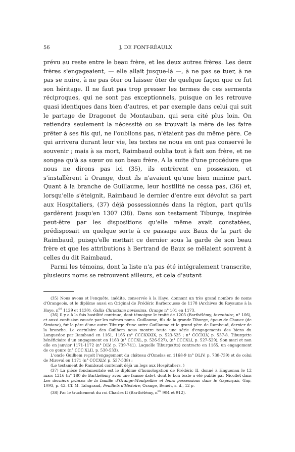56 J. DE FONT-RÉAULX
prévu au reste entre le beau frère, et les deux autres frères. Les deux frères s'engageaient, — elle allait jusque-là —, à ne pas se tuer, à ne pas se nuire, à ne pas ôter ou laisser ôter de quelque façon que ce fut son héritage. Il ne faut pas trop presser les termes de ces serments réciproques, qui ne sont pas exceptionnels, puisque on les retrouve quasi identiques dans bien d'autres, et par exemple dans celui qui suit le partage de Dragonet de Montauban, qui sera cité plus loin. On retiendra seulement la nécessité ou se trouvait la mère de les faire prêter à ses fils qui, ne l'oublions pas, n'étaient pas du même père. Ce qui arrivera durant leur vie, les textes ne nous en ont pas conservé le souvenir ; mais à sa mort, Raimbaud oublia tout à fait son frère, et ne songea qu'à sa sœur ou son beau frère. A la suite d'une procédure que nous ne dirons pas ici (35), ils entrèrent en possession, et s'installèrent à Orange, dont ils n'avaient qu'une bien minime part. Quant à la branche de Guillaume, leur hostilité ne cessa pas, (36) et, lorsqu'elle s'éteignit, Raimbaud le dernier d'entre eux dévolut sa part aux Hospitaliers, (37) déjà possessionnés dans la région, part qu'ils gardèrent jusqu'en 1307 (38). Dans son testament Tiburge, inspirée peut-être par les dispositions qu'elle même avait constatées, prédisposait en quelque sorte à ce passage aux Baux de la part de Raimbaud, puisqu'elle mettait ce dernier sous la garde de son beau frère et que les attributions à Bertrand de Baux se mêlaient souvent à celles du dit Raimbaud.
Parmi les témoins, dont la liste n'a pas été intégralement transcrite, plusieurs noms se retrouvent ailleurs, et cela d'autant
(35) Nous avons et l'enquête, inédite, conservée à la Haye, donnant un très grand nombre de noms d'Orangeois, et le diplôme aussi en Original de Frédéric Barberousse de 1178 (Archives du Royaume à la Haye, n<sup>os</sup> 1129 et 1130). Gallia Christiana novissima, Orange n° 101 en 1173.
(36) Il y a à la fois hostilité continue, dont témoigne le traité de 1203 (Barthélémy, Inventaire, n° 106), et aussi confusion causée par les mêmes noms. Guillaume, fils de la grande Tiburge, époux de Chauce (de Simiane), fut le père d'une autre Tiburge d'une autre Guillaume et le grand père de Rambaud, dernier de la branche. Le cartulaire des Guilhem nous montre toute une série d'engagements des biens du Languedoc par Rambaud en 1161, 1165 (n° CCCXXXIX, p. 523-525 ; n° CCCXLV, p. 537-8. Tiburgette bénéficiaire d'un engagement en 1163 (n° CCCXL, p. 526-527), (n° CCCXLI, p. 527-529), Son mari et non elle en janvier 1171-1172 (n° DLV, p. 739-741). Laquelle Tiburge(tte) contracte en 1165, un engagement de ce genre (n° CCC XLII, p. 530-533).
L'oncle Guilhem reçoit l'engagement du château d'Omelas en 1168-9 (n° DLIV, p. 738-739) et de celui de Mireval en 1171 (n° CCCXLV, p. 537-538) ;
(Le testament de Rambaud contenait déjà un legs aux Hospitaliers. )
(37) La pièce fondamentale est le diplôme d'homologation de Frédéric II, donné à Haguenau le 12 mars 1216 (n° 180 de Barthélémy avec une fausse date), dont le bon texte a été publié par Nicollet dans Les derniers princes de la famille d'Orange-Montpellier et leurs possessions dans le Gapençais, Gap, 1093, p. 42. Cf. M. Talagrand, Feuillets d'Histoire, Orange, Beneit, s. d., 12 p.
(38) Par le truchement du roi Charles II (Barthélémy, n<sup>os</sup> 904 et 912).